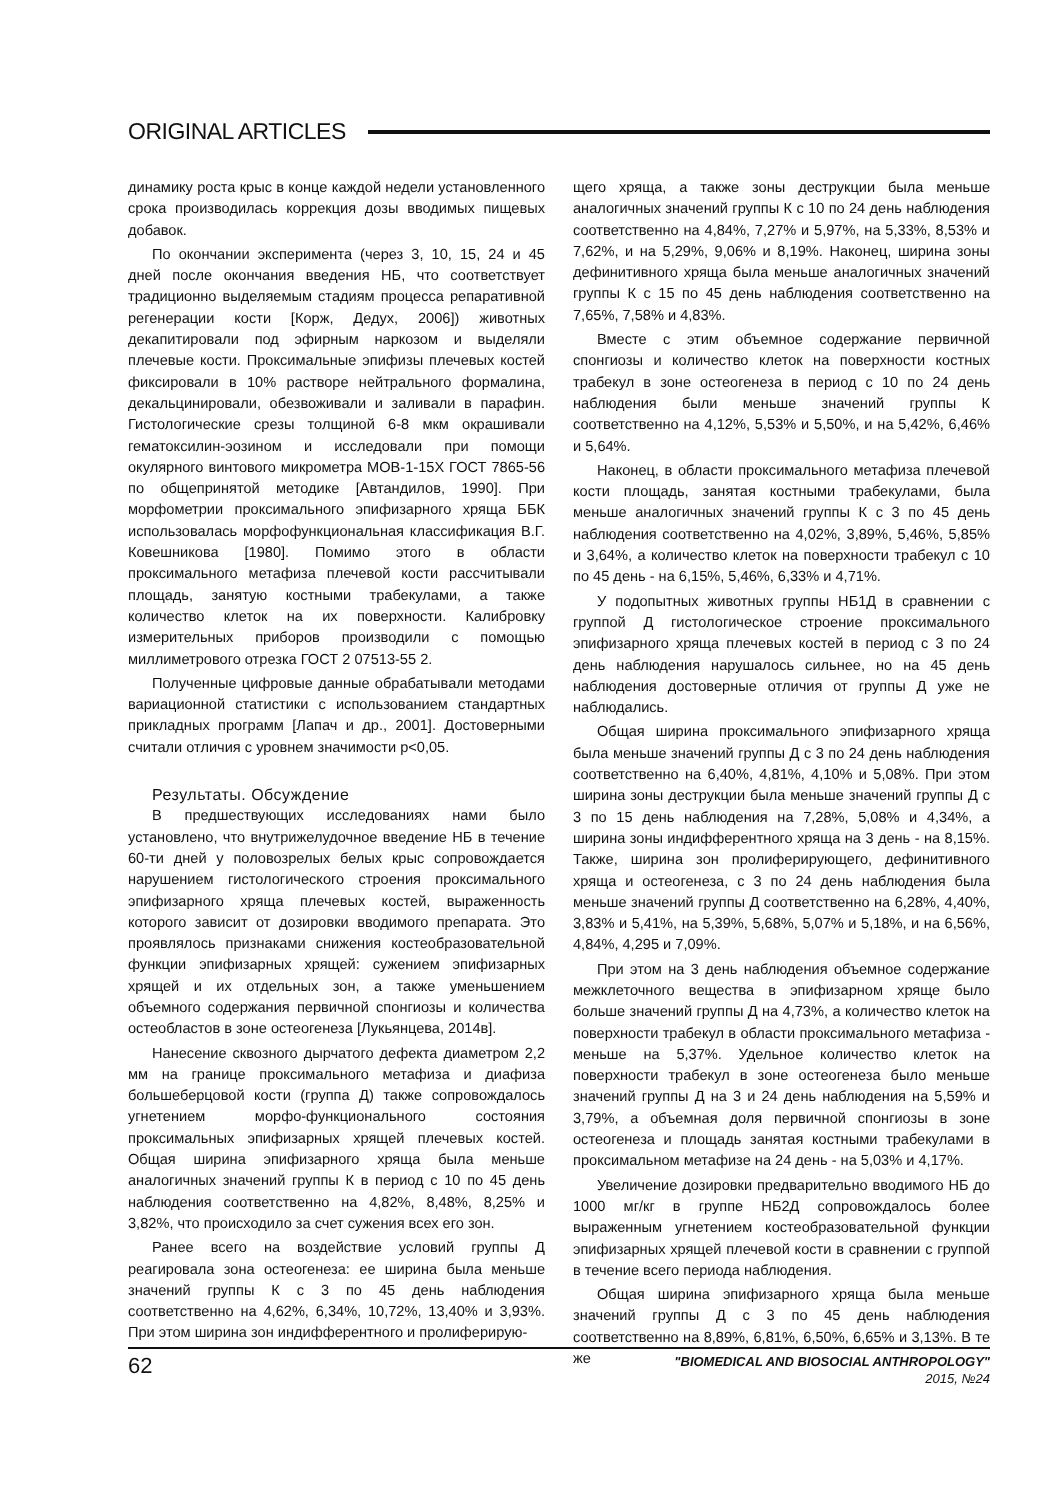ORIGINAL ARTICLES
динамику роста крыс в конце каждой недели установленного срока производилась коррекция дозы вводимых пищевых добавок.
По окончании эксперимента (через 3, 10, 15, 24 и 45 дней после окончания введения НБ, что соответствует традиционно выделяемым стадиям процесса репаративной регенерации кости [Корж, Дедух, 2006]) животных декапитировали под эфирным наркозом и выделяли плечевые кости. Проксимальные эпифизы плечевых костей фиксировали в 10% растворе нейтрального формалина, декальцинировали, обезвоживали и заливали в парафин. Гистологические срезы толщиной 6-8 мкм окрашивали гематоксилин-эозином и исследовали при помощи окулярного винтового микрометра МОВ-1-15Х ГОСТ 7865-56 по общепринятой методике [Автандилов, 1990]. При морфометрии проксимального эпифизарного хряща ББК использовалась морфофункциональная классификация В.Г. Ковешникова [1980]. Помимо этого в области проксимального метафиза плечевой кости рассчитывали площадь, занятую костными трабекулами, а также количество клеток на их поверхности. Калибровку измерительных приборов производили с помощью миллиметрового отрезка ГОСТ 2 07513-55 2.
Полученные цифровые данные обрабатывали методами вариационной статистики с использованием стандартных прикладных программ [Лапач и др., 2001]. Достоверными считали отличия с уровнем значимости p<0,05.
Результаты. Обсуждение
В предшествующих исследованиях нами было установлено, что внутрижелудочное введение НБ в течение 60-ти дней у половозрелых белых крыс сопровождается нарушением гистологического строения проксимального эпифизарного хряща плечевых костей, выраженность которого зависит от дозировки вводимого препарата. Это проявлялось признаками снижения костеобразовательной функции эпифизарных хрящей: сужением эпифизарных хрящей и их отдельных зон, а также уменьшением объемного содержания первичной спонгиозы и количества остеобластов в зоне остеогенеза [Лукьянцева, 2014в].
Нанесение сквозного дырчатого дефекта диаметром 2,2 мм на границе проксимального метафиза и диафиза большеберцовой кости (группа Д) также сопровождалось угнетением морфо-функционального состояния проксимальных эпифизарных хрящей плечевых костей. Общая ширина эпифизарного хряща была меньше аналогичных значений группы К в период с 10 по 45 день наблюдения соответственно на 4,82%, 8,48%, 8,25% и 3,82%, что происходило за счет сужения всех его зон.
Ранее всего на воздействие условий группы Д реагировала зона остеогенеза: ее ширина была меньше значений группы К с 3 по 45 день наблюдения соответственно на 4,62%, 6,34%, 10,72%, 13,40% и 3,93%. При этом ширина зон индифферентного и пролиферирую-
щего хряща, а также зоны деструкции была меньше аналогичных значений группы К с 10 по 24 день наблюдения соответственно на 4,84%, 7,27% и 5,97%, на 5,33%, 8,53% и 7,62%, и на 5,29%, 9,06% и 8,19%. Наконец, ширина зоны дефинитивного хряща была меньше аналогичных значений группы К с 15 по 45 день наблюдения соответственно на 7,65%, 7,58% и 4,83%.
Вместе с этим объемное содержание первичной спонгиозы и количество клеток на поверхности костных трабекул в зоне остеогенеза в период с 10 по 24 день наблюдения были меньше значений группы К соответственно на 4,12%, 5,53% и 5,50%, и на 5,42%, 6,46% и 5,64%.
Наконец, в области проксимального метафиза плечевой кости площадь, занятая костными трабекулами, была меньше аналогичных значений группы К с 3 по 45 день наблюдения соответственно на 4,02%, 3,89%, 5,46%, 5,85% и 3,64%, а количество клеток на поверхности трабекул с 10 по 45 день - на 6,15%, 5,46%, 6,33% и 4,71%.
У подопытных животных группы НБ1Д в сравнении с группой Д гистологическое строение проксимального эпифизарного хряща плечевых костей в период с 3 по 24 день наблюдения нарушалось сильнее, но на 45 день наблюдения достоверные отличия от группы Д уже не наблюдались.
Общая ширина проксимального эпифизарного хряща была меньше значений группы Д с 3 по 24 день наблюдения соответственно на 6,40%, 4,81%, 4,10% и 5,08%. При этом ширина зоны деструкции была меньше значений группы Д с 3 по 15 день наблюдения на 7,28%, 5,08% и 4,34%, а ширина зоны индифферентного хряща на 3 день - на 8,15%. Также, ширина зон пролиферирующего, дефинитивного хряща и остеогенеза, с 3 по 24 день наблюдения была меньше значений группы Д соответственно на 6,28%, 4,40%, 3,83% и 5,41%, на 5,39%, 5,68%, 5,07% и 5,18%, и на 6,56%, 4,84%, 4,295 и 7,09%.
При этом на 3 день наблюдения объемное содержание межклеточного вещества в эпифизарном хряще было больше значений группы Д на 4,73%, а количество клеток на поверхности трабекул в области проксимального метафиза - меньше на 5,37%. Удельное количество клеток на поверхности трабекул в зоне остеогенеза было меньше значений группы Д на 3 и 24 день наблюдения на 5,59% и 3,79%, а объемная доля первичной спонгиозы в зоне остеогенеза и площадь занятая костными трабекулами в проксимальном метафизе на 24 день - на 5,03% и 4,17%.
Увеличение дозировки предварительно вводимого НБ до 1000 мг/кг в группе НБ2Д сопровождалось более выраженным угнетением костеобразовательной функции эпифизарных хрящей плечевой кости в сравнении с группой в течение всего периода наблюдения.
Общая ширина эпифизарного хряща была меньше значений группы Д с 3 по 45 день наблюдения соответственно на 8,89%, 6,81%, 6,50%, 6,65% и 3,13%. В те же
62
"BIOMEDICAL AND BIOSOCIAL ANTHROPOLOGY"
2015, №24